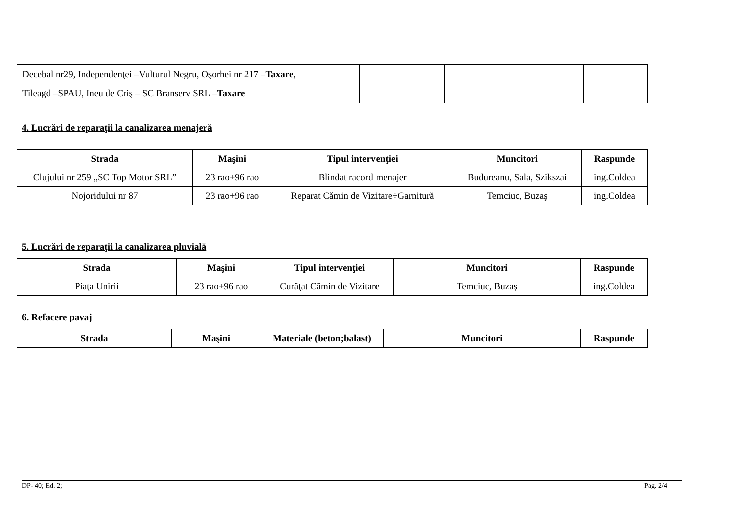| Decebal nr29, Independenţei –Vulturul Negru, Oşorhei nr 217 – Taxare , Tileagd –SPAU, Ineu de Criş – SC Branserv SRL – Taxare | | | | |
4. Lucrări de reparaţii la canalizarea menajeră
| Strada | Maşini | Tipul intervenţiei | Muncitori | Raspunde |
| --- | --- | --- | --- | --- |
| Clujului nr 259 „SC Top Motor SRL” | 23 rao+96 rao | Blindat racord menajer | Budureanu, Sala, Szikszai | ing.Coldea |
| Nojoridului nr 87 | 23 rao+96 rao | Reparat Cămin de Vizitare÷Garnitură | Temciuc, Buzaş | ing.Coldea |
5. Lucrări de reparaţii la canalizarea pluvială
| Strada | Maşini | Tipul intervenţiei | Muncitori | Raspunde |
| --- | --- | --- | --- | --- |
| Piaţa Unirii | 23 rao+96 rao | Curăţat Cămin de Vizitare | Temciuc, Buzaş | ing.Coldea |
6. Refacere pavaj
| Strada | Maşini | Materiale (beton;balast) | Muncitori | Raspunde |
| --- | --- | --- | --- | --- |
DP- 40; Ed. 2; Pag. 2/4